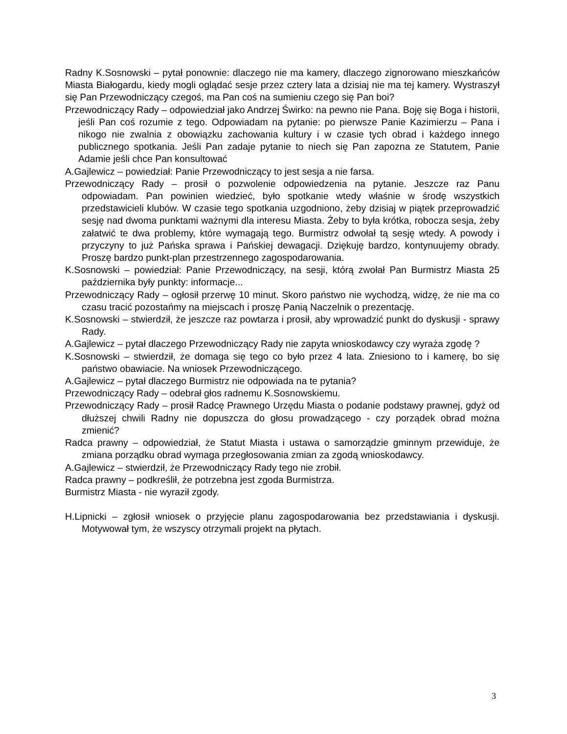Radny K.Sosnowski – pytał ponownie: dlaczego nie ma kamery, dlaczego zignorowano mieszkańców Miasta Białogardu, kiedy mogli oglądać sesje przez cztery lata a dzisiaj nie ma tej kamery. Wystraszył się Pan Przewodniczący czegoś, ma Pan coś na sumieniu czego się Pan boi?
Przewodniczący Rady – odpowiedział jako Andrzej Świrko: na pewno nie Pana. Boję się Boga i historii, jeśli Pan coś rozumie z tego. Odpowiadam na pytanie: po pierwsze Panie Kazimierzu – Pana i nikogo nie zwalnia z obowiązku zachowania kultury i w czasie tych obrad i każdego innego publicznego spotkania. Jeśli Pan zadaje pytanie to niech się Pan zapozna ze Statutem, Panie Adamie jeśli chce Pan konsultować
A.Gajlewicz – powiedział: Panie Przewodniczący to jest sesja a nie farsa.
Przewodniczący Rady – prosił o pozwolenie odpowiedzenia na pytanie. Jeszcze raz Panu odpowiadam. Pan powinien wiedzieć, było spotkanie wtedy właśnie w środę wszystkich przedstawicieli klubów. W czasie tego spotkania uzgodniono, żeby dzisiaj w piątek przeprowadzić sesję nad dwoma punktami ważnymi dla interesu Miasta. Żeby to była krótka, robocza sesja, żeby załatwić te dwa problemy, które wymagają tego. Burmistrz odwołał tą sesję wtedy. A powody i przyczyny to już Pańska sprawa i Pańskiej dewagacji. Dziękuję bardzo, kontynuujemy obrady. Proszę bardzo punkt-plan przestrzennego zagospodarowania.
K.Sosnowski – powiedział: Panie Przewodniczący, na sesji, którą zwołał Pan Burmistrz Miasta 25 października były punkty: informacje...
Przewodniczący Rady – ogłosił przerwę 10 minut. Skoro państwo nie wychodzą, widzę, że nie ma co czasu tracić pozostańmy na miejscach i proszę Panią Naczelnik o prezentację.
K.Sosnowski – stwierdził, że jeszcze raz powtarza i prosił, aby wprowadzić punkt do dyskusji - sprawy Rady.
A.Gajlewicz – pytał dlaczego Przewodniczący Rady nie zapyta wnioskodawcy czy wyraża zgodę ?
K.Sosnowski – stwierdził, że domaga się tego co było przez 4 lata. Zniesiono to i kamerę, bo się państwo obawiacie. Na wniosek Przewodniczącego.
A.Gajlewicz – pytał dlaczego Burmistrz nie odpowiada na te pytania?
Przewodniczący Rady – odebrał głos radnemu K.Sosnowskiemu.
Przewodniczący Rady – prosił Radcę Prawnego Urzędu Miasta o podanie podstawy prawnej, gdyż od dłuższej chwili Radny nie dopuszcza do głosu prowadzącego - czy porządek obrad można zmienić?
Radca prawny – odpowiedział, że Statut Miasta i ustawa o samorządzie gminnym przewiduje, że zmiana porządku obrad wymaga przegłosowania zmian za zgodą wnioskodawcy.
A.Gajlewicz – stwierdził, że Przewodniczący Rady tego nie zrobił.
Radca prawny – podkreślił, że potrzebna jest zgoda Burmistrza.
Burmistrz Miasta - nie wyraził zgody.
H.Lipnicki – zgłosił wniosek o przyjęcie planu zagospodarowania bez przedstawiania i dyskusji. Motywował tym, że wszyscy otrzymali projekt na płytach.
3